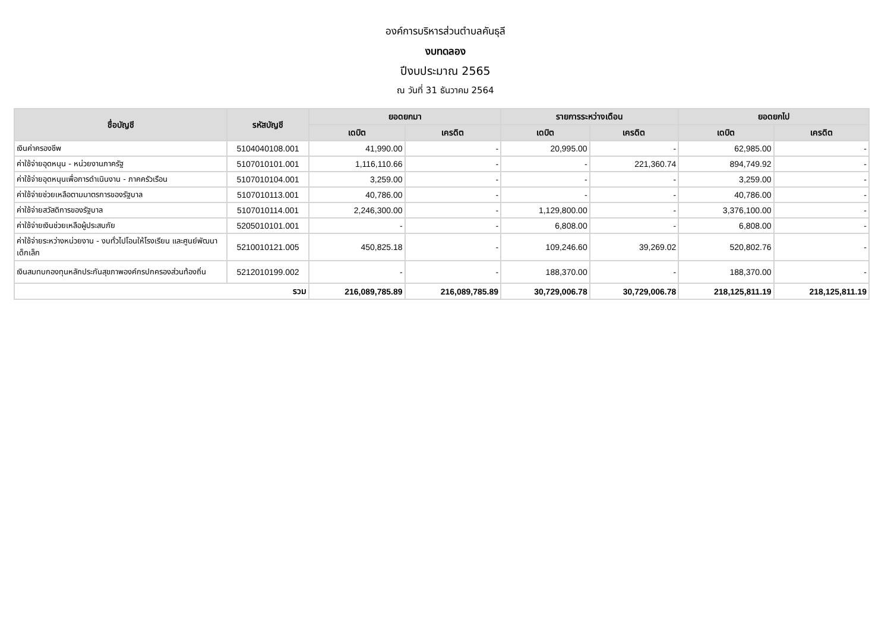องค์การบริหารส่วนตำบลคันธุลี
งบทดลอง
ปีงบประมาณ 2565
ณ วันที่ 31 ธันวาคม 2564
| ชื่อบัญชี | รหัสบัญชี | ยอดยกมา | | รายการระหว่างเดือน | | ยอดยกไป | |
| --- | --- | --- | --- | --- | --- | --- | --- |
| | | เดบิต | เครดิต | เดบิต | เครดิต | เดบิต | เครดิต |
| เงินค่าครองชีพ | 5104040108.001 | 41,990.00 | - | 20,995.00 | - | 62,985.00 | - |
| ค่าใช้จ่ายอุดหนุน - หน่วยงานภาครัฐ | 5107010101.001 | 1,116,110.66 | - | - | 221,360.74 | 894,749.92 | - |
| ค่าใช้จ่ายอุดหนุนเพื่อการดำเนินงาน - ภาคครัวเรือน | 5107010104.001 | 3,259.00 | - | - | - | 3,259.00 | - |
| ค่าใช้จ่ายช่วยเหลือตามมาตรการของรัฐบาล | 5107010113.001 | 40,786.00 | - | - | - | 40,786.00 | - |
| ค่าใช้จ่ายสวัสดิการของรัฐบาล | 5107010114.001 | 2,246,300.00 | - | 1,129,800.00 | - | 3,376,100.00 | - |
| ค่าใช้จ่ายเงินช่วยเหลือผู้ประสบภัย | 5205010101.001 | - | - | 6,808.00 | - | 6,808.00 | - |
| ค่าใช้จ่ายระหว่างหน่วยงาน - งบทั่วไปโอนให้โรงเรียน และศูนย์พัฒนาเด็กเล็ก | 5210010121.005 | 450,825.18 | - | 109,246.60 | 39,269.02 | 520,802.76 | - |
| เงินสมทบกองทุนหลักประกันสุขภาพองค์กรปกครองส่วนท้องถิ่น | 5212010199.002 | - | - | 188,370.00 | - | 188,370.00 | - |
| รวม | | 216,089,785.89 | 216,089,785.89 | 30,729,006.78 | 30,729,006.78 | 218,125,811.19 | 218,125,811.19 |